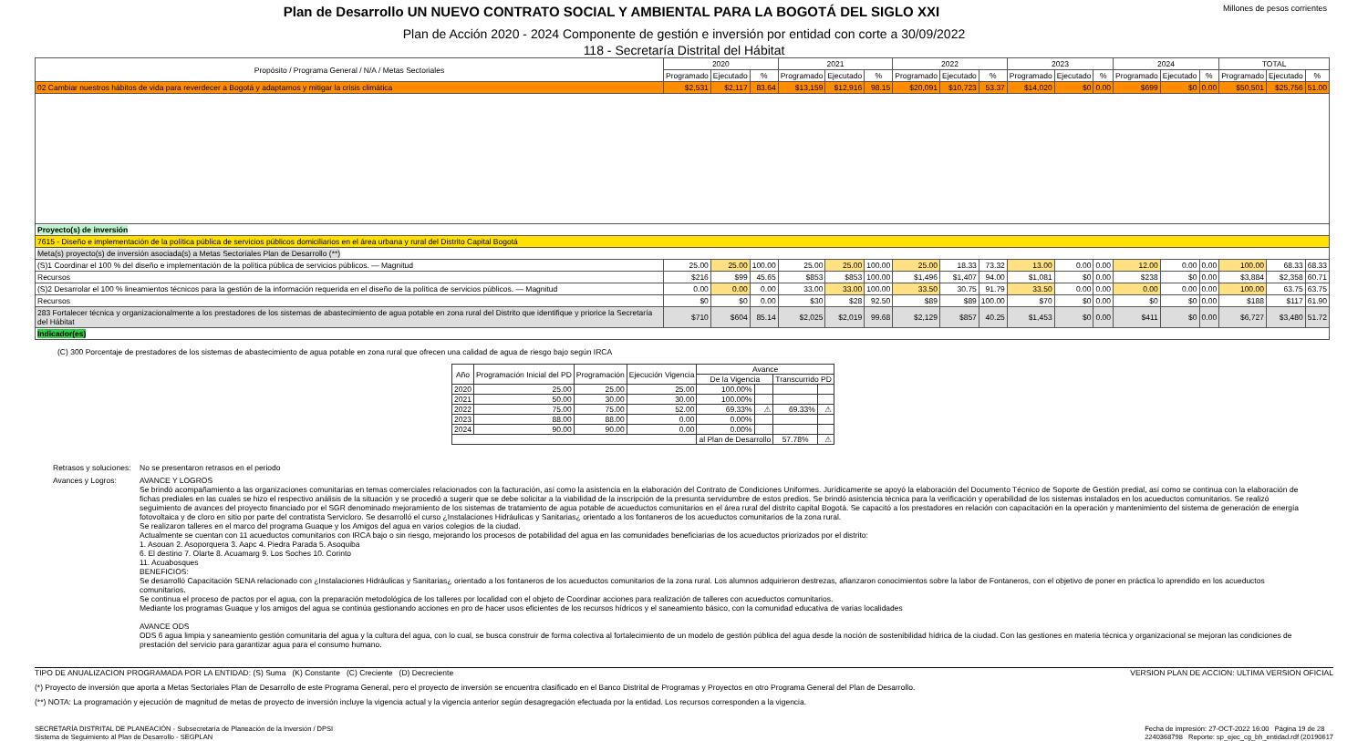Millones de pesos corrientes
Plan de Desarrollo UN NUEVO CONTRATO SOCIAL Y AMBIENTAL PARA LA BOGOTÁ DEL SIGLO XXI
Plan de Acción 2020 - 2024 Componente de gestión e inversión por entidad con corte a 30/09/2022
118 - Secretaría Distrital del Hábitat
| Propósito / Programa General / N/A / Metas Sectoriales | 2020 | | | 2021 | | | 2022 | | | 2023 | | | 2024 | | | TOTAL | | |
| --- | --- | --- | --- | --- | --- | --- | --- | --- | --- | --- | --- | --- | --- | --- | --- | --- | --- | --- |
| | Programado | Ejecutado | % | Programado | Ejecutado | % | Programado | Ejecutado | % | Programado | Ejecutado | % | Programado | Ejecutado | % | Programado | Ejecutado | % |
| 02 Cambiar nuestros hábitos de vida para reverdecer a Bogotá y adaptarnos y mitigar la crisis climática | $2,531 | $2,117 | 83.64 | $13,159 | $12,916 | 98.15 | $20,091 | $10,723 | 53.37 | $14,020 | $0 | 0.00 | $699 | $0 | 0.00 | $50,501 | $25,756 | 51.00 |
| Proyecto(s) de inversión | | | | | | | | | | | | | | | | | | |
| 7615 - Diseño e implementación de la política pública de servicios públicos domiciliarios en el área urbana y rural del Distrito Capital Bogotá | | | | | | | | | | | | | | | | | | |
| Meta(s) proyecto(s) de inversión asociada(s) a Metas Sectoriales Plan de Desarrollo (**) | | | | | | | | | | | | | | | | | | |
| (S)1 Coordinar el 100 % del diseño e implementación de la política pública de servicios públicos. — Magnitud | 25.00 | 25.00 | 100.00 | 25.00 | 25.00 | 100.00 | 25.00 | 18.33 | 73.32 | 13.00 | 0.00 | 0.00 | 12.00 | 0.00 | 0.00 | 100.00 | 68.33 | 68.33 |
| Recursos | $216 | $99 | 45.65 | $853 | $853 | 100.00 | $1,496 | $1,407 | 94.00 | $1,081 | $0 | 0.00 | $238 | $0 | 0.00 | $3,884 | $2,358 | 60.71 |
| (S)2 Desarrolar el 100 % lineamientos técnicos para la gestión de la información requerida en el diseño de la política de servicios públicos. — Magnitud | 0.00 | 0.00 | 0.00 | 33.00 | 33.00 | 100.00 | 33.50 | 30.75 | 91.79 | 33.50 | 0.00 | 0.00 | 0.00 | 0.00 | 0.00 | 100.00 | 63.75 | 63.75 |
| Recursos | $0 | $0 | 0.00 | $30 | $28 | 92.50 | $89 | $89 | 100.00 | $70 | $0 | 0.00 | $0 | $0 | 0.00 | $188 | $117 | 61.90 |
| 283 Fortalecer técnica y organizacionalmente a los prestadores de los sistemas de abastecimiento de agua potable en zona rural del Distrito que identifique y priorice la Secretaría del Hábitat | $710 | $604 | 85.14 | $2,025 | $2,019 | 99.68 | $2,129 | $857 | 40.25 | $1,453 | $0 | 0.00 | $411 | $0 | 0.00 | $6,727 | $3,480 | 51.72 |
| Indicador(es) | | | | | | | | | | | | | | | | | | |
(C) 300 Porcentaje de prestadores de los sistemas de abastecimiento de agua potable en zona rural que ofrecen una calidad de agua de riesgo bajo según IRCA
| Año | Programación Inicial del PD | Programación | Ejecución Vigencia | Avance | | | |
| --- | --- | --- | --- | --- | --- | --- | --- |
| | | | | De la Vigencia | | Transcurrido PD | |
| 2020 | 25.00 | 25.00 | 25.00 | 100.00% | | | |
| 2021 | 50.00 | 30.00 | 30.00 | 100.00% | | | |
| 2022 | 75.00 | 75.00 | 52.00 | 69.33% | ⚠ | 69.33% | ⚠ |
| 2023 | 88.00 | 88.00 | 0.00 | 0.00% | | | |
| 2024 | 90.00 | 90.00 | 0.00 | 0.00% | | | |
| | | | | al Plan de Desarrollo | | 57.78% | ⚠ |
Retrasos y soluciones:
No se presentaron retrasos en el periodo
Avances y Logros: AVANCE Y LOGROS
Se brindó acompañamiento a las organizaciones comunitarias en temas comerciales relacionados con la facturación, así como la asistencia en la elaboración del Contrato de Condiciones Uniformes. Jurídicamente se apoyó la elaboración del Documento Técnico de Soporte de Gestión predial, así como se continua con la elaboración de fichas prediales en las cuales se hizo el respectivo análisis de la situación y se procedió a sugerir que se debe solicitar a la viabilidad de la inscripción de la presunta servidumbre de estos predios. Se brindó asistencia técnica para la verificación y operabilidad de los sistemas instalados en los acueductos comunitarios. Se realizó seguimiento de avances del proyecto financiado por el SGR denominado mejoramiento de los sistemas de tratamiento de agua potable de acueductos comunitarios en el área rural del distrito capital Bogotá. Se capacitó a los prestadores en relación con capacitación en la operación y mantenimiento del sistema de generación de energía fotovoltaica y de cloro en sitio por parte del contratista Servicloro. Se desarrolló el curso ¿Instalaciones Hidráulicas y Sanitarias¿ orientado a los fontaneros de los acueductos comunitarios de la zona rural.
Se realizaron talleres en el marco del programa Guaque y los Amigos del agua en varios colegios de la ciudad.
Actualmente se cuentan con 11 acueductos comunitarios con IRCA bajo o sin riesgo, mejorando los procesos de potabilidad del agua en las comunidades beneficiarias de los acueductos priorizados por el distrito:
1. Asouan 2. Asoporquera 3. Aapc 4. Piedra Parada 5. Asoquiba
6. El destino 7. Olarte 8. Acuamarg 9. Los Soches 10. Corinto
11. Acuabosques
BENEFICIOS:
Se desarrolló Capacitación SENA relacionado con ¿Instalaciones Hidráulicas y Sanitarias¿ orientado a los fontaneros de los acueductos comunitarios de la zona rural. Los alumnos adquirieron destrezas, afianzaron conocimientos sobre la labor de Fontaneros, con el objetivo de poner en práctica lo aprendido en los acueductos comunitarios.
Se continua el proceso de pactos por el agua, con la preparación metodológica de los talleres por localidad con el objeto de Coordinar acciones para realización de talleres con acueductos comunitarios.
Mediante los programas Guaque y los amigos del agua se continúa gestionando acciones en pro de hacer usos eficientes de los recursos hídricos y el saneamiento básico, con la comunidad educativa de varias localidades
AVANCE ODS
ODS 6 agua limpia y saneamiento gestión comunitaria del agua y la cultura del agua, con lo cual, se busca construir de forma colectiva al fortalecimiento de un modelo de gestión pública del agua desde la noción de sostenibilidad hídrica de la ciudad. Con las gestiones en materia técnica y organizacional se mejoran las condiciones de prestación del servicio para garantizar agua para el consumo humano.
TIPO DE ANUALIZACION PROGRAMADA POR LA ENTIDAD: (S) Suma (K) Constante (C) Creciente (D) Decreciente VERSION PLAN DE ACCION: ULTIMA VERSION OFICIAL
(*) Proyecto de inversión que aporta a Metas Sectoriales Plan de Desarrollo de este Programa General, pero el proyecto de inversión se encuentra clasificado en el Banco Distrital de Programas y Proyectos en otro Programa General del Plan de Desarrollo.
(**) NOTA: La programación y ejecución de magnitud de metas de proyecto de inversión incluye la vigencia actual y la vigencia anterior según desagregación efectuada por la entidad. Los recursos corresponden a la vigencia.
SECRETARÍA DISTRITAL DE PLANEACIÓN - Subsecretaría de Planeación de la Inversión / DPSI
Sistema de Seguimiento al Plan de Desarrollo - SEGPLAN Fecha de impresión: 27-OCT-2022 16:00 Página 19 de 28
2240368798 Reporte: sp_ejec_cg_bh_entidad.rdf (20190617